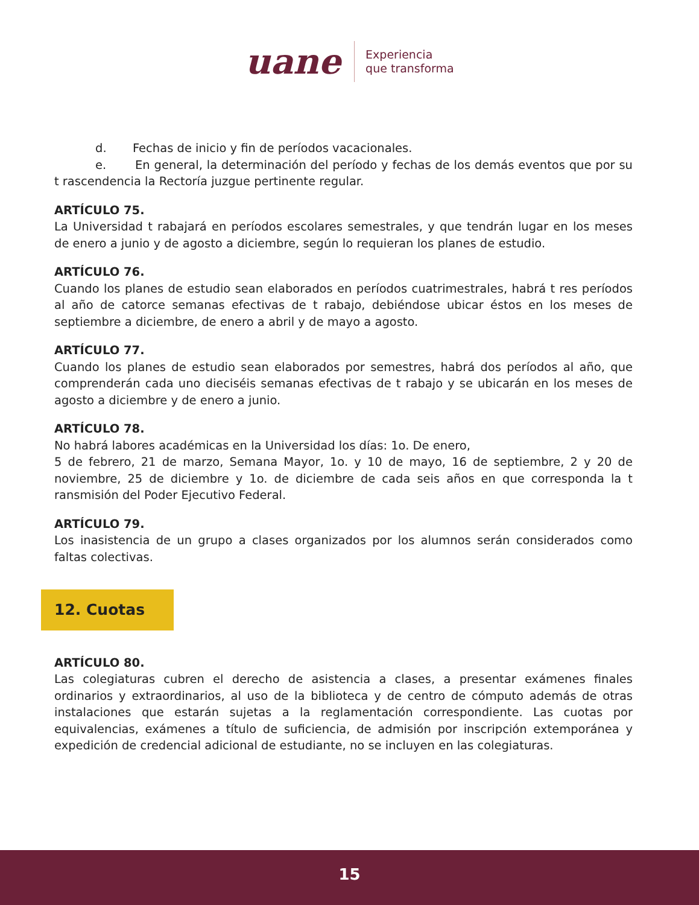uane Experiencia
que transforma
d. Fechas de inicio y fin de períodos vacacionales.
e. En general, la determinación del período y fechas de los demás eventos que por su t rascendencia la Rectoría juzgue pertinente regular.
ARTÍCULO 75.
La Universidad t rabajará en períodos escolares semestrales, y que tendrán lugar en los meses de enero a junio y de agosto a diciembre, según lo requieran los planes de estudio.
ARTÍCULO 76.
Cuando los planes de estudio sean elaborados en períodos cuatrimestrales, habrá t res períodos al año de catorce semanas efectivas de t rabajo, debiéndose ubicar éstos en los meses de septiembre a diciembre, de enero a abril y de mayo a agosto.
ARTÍCULO 77.
Cuando los planes de estudio sean elaborados por semestres, habrá dos períodos al año, que comprenderán cada uno dieciséis semanas efectivas de t rabajo y se ubicarán en los meses de agosto a diciembre y de enero a junio.
ARTÍCULO 78.
No habrá labores académicas en la Universidad los días: 1o. De enero,
5 de febrero, 21 de marzo, Semana Mayor, 1o. y 10 de mayo, 16 de septiembre, 2 y 20 de noviembre, 25 de diciembre y 1o. de diciembre de cada seis años en que corresponda la t ransmisión del Poder Ejecutivo Federal.
ARTÍCULO 79.
Los inasistencia de un grupo a clases organizados por los alumnos serán considerados como faltas colectivas.
12. Cuotas
ARTÍCULO 80.
Las colegiaturas cubren el derecho de asistencia a clases, a presentar exámenes finales ordinarios y extraordinarios, al uso de la biblioteca y de centro de cómputo además de otras instalaciones que estarán sujetas a la reglamentación correspondiente. Las cuotas por equivalencias, exámenes a título de suficiencia, de admisión por inscripción extemporánea y expedición de credencial adicional de estudiante, no se incluyen en las colegiaturas.
15